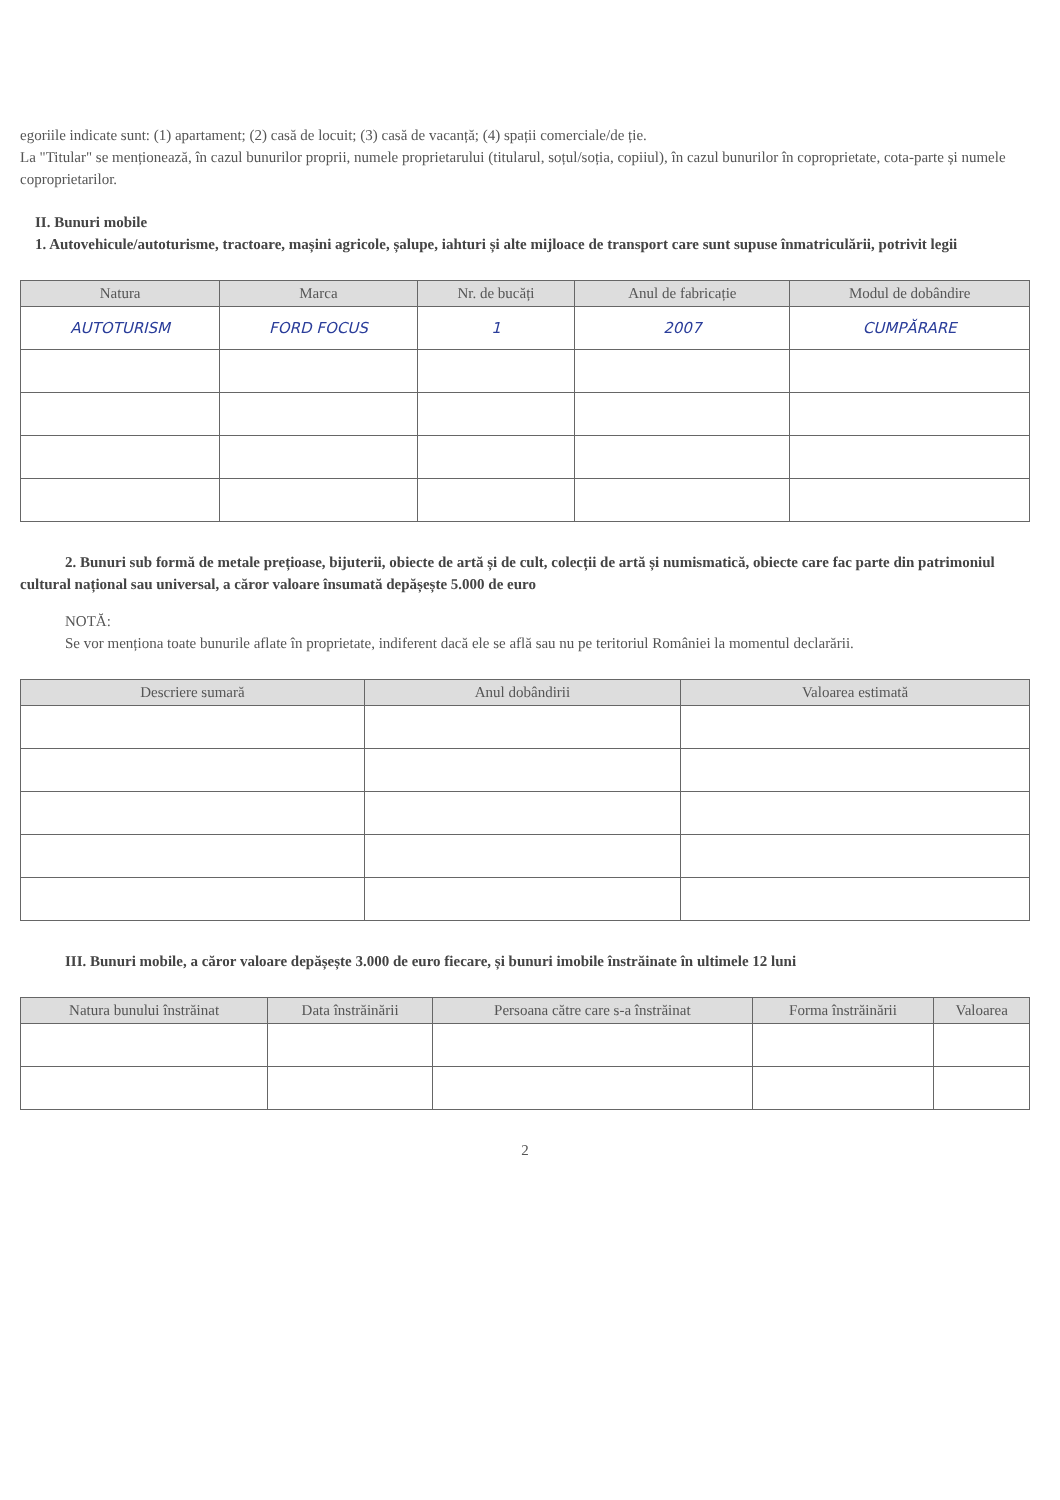egoriile indicate sunt: (1) apartament; (2) casă de locuit; (3) casă de vacanță; (4) spații comerciale/de ție.
La "Titular" se menționează, în cazul bunurilor proprii, numele proprietarului (titularul, soțul/soția, copiiul), în cazul bunurilor în coproprietate, cota-parte și numele coproprietarilor.
II. Bunuri mobile
1. Autovehicule/autoturisme, tractoare, mașini agricole, șalupe, iahturi și alte mijloace de transport care sunt supuse înmatriculării, potrivit legii
| Natura | Marca | Nr. de bucăți | Anul de fabricație | Modul de dobândire |
| --- | --- | --- | --- | --- |
| AUTOTURISM | FORD FOCUS | 1 | 2007 | CUMPĂRARE |
2. Bunuri sub formă de metale prețioase, bijuterii, obiecte de artă și de cult, colecții de artă și numismatică, obiecte care fac parte din patrimoniul cultural național sau universal, a căror valoare însumată depășește 5.000 de euro
NOTĂ:
Se vor menționa toate bunurile aflate în proprietate, indiferent dacă ele se află sau nu pe teritoriul României la momentul declarării.
| Descriere sumară | Anul dobândirii | Valoarea estimată |
| --- | --- | --- |
III. Bunuri mobile, a căror valoare depășește 3.000 de euro fiecare, și bunuri imobile înstrăinate în ultimele 12 luni
| Natura bunului înstrăinat | Data înstrăinării | Persoana către care s-a înstrăinat | Forma înstrăinării | Valoarea |
| --- | --- | --- | --- | --- |
2